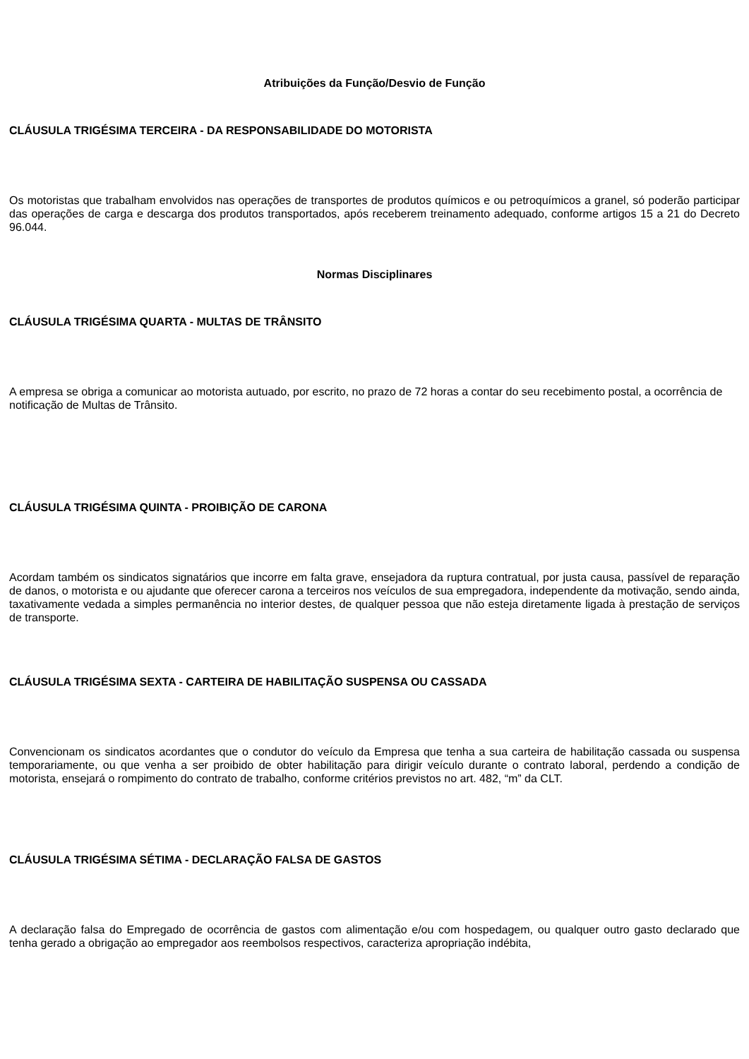Atribuições da Função/Desvio de Função
CLÁUSULA TRIGÉSIMA TERCEIRA - DA RESPONSABILIDADE DO MOTORISTA
Os motoristas que trabalham envolvidos nas operações de transportes de produtos químicos e ou petroquímicos a granel, só poderão participar das operações de carga e descarga dos produtos transportados, após receberem treinamento adequado, conforme artigos 15 a 21 do Decreto 96.044.
Normas Disciplinares
CLÁUSULA TRIGÉSIMA QUARTA - MULTAS DE TRÂNSITO
A empresa se obriga a comunicar ao motorista autuado, por escrito, no prazo de 72 horas a contar do seu recebimento postal, a ocorrência de notificação de Multas de Trânsito.
CLÁUSULA TRIGÉSIMA QUINTA - PROIBIÇÃO DE CARONA
Acordam também os sindicatos signatários que incorre em falta grave, ensejadora da ruptura contratual, por justa causa, passível de reparação de danos, o motorista e ou ajudante que oferecer carona a terceiros nos veículos de sua empregadora, independente da motivação, sendo ainda, taxativamente vedada a simples permanência no interior destes, de qualquer pessoa que não esteja diretamente ligada à prestação de serviços de transporte.
CLÁUSULA TRIGÉSIMA SEXTA - CARTEIRA DE HABILITAÇÃO SUSPENSA OU CASSADA
Convencionam os sindicatos acordantes que o condutor do veículo da Empresa que tenha a sua carteira de habilitação cassada ou suspensa temporariamente, ou que venha a ser proibido de obter habilitação para dirigir veículo durante o contrato laboral, perdendo a condição de motorista, ensejará o rompimento do contrato de trabalho, conforme critérios previstos no art. 482, “m” da CLT.
CLÁUSULA TRIGÉSIMA SÉTIMA - DECLARAÇÃO FALSA DE GASTOS
A declaração falsa do Empregado de ocorrência de gastos com alimentação e/ou com hospedagem, ou qualquer outro gasto declarado que tenha gerado a obrigação ao empregador aos reembolsos respectivos, caracteriza apropriação indébita,